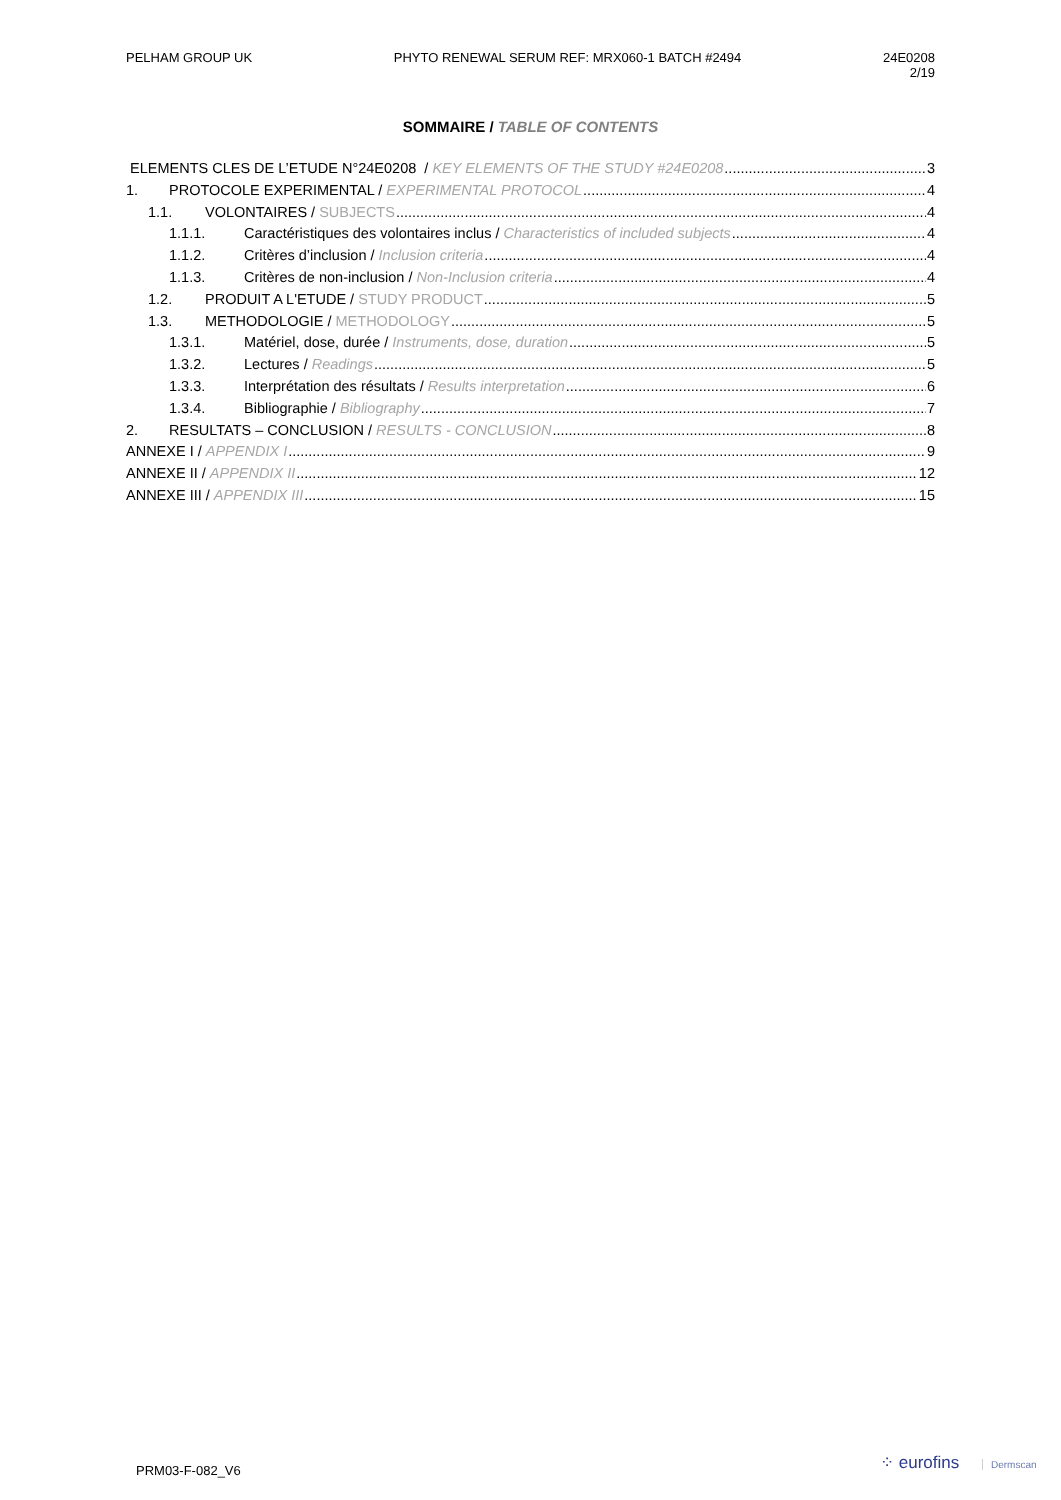PELHAM GROUP UK PHYTO RENEWAL SERUM REF: MRX060-1 BATCH #2494
24E0208
2/19
SOMMAIRE / TABLE OF CONTENTS
ELEMENTS CLES DE L’ETUDE N°24E0208 / KEY ELEMENTS OF THE STUDY #24E0208 3
1. PROTOCOLE EXPERIMENTAL / EXPERIMENTAL PROTOCOL 4
1.1. VOLONTAIRES / SUBJECTS 4
1.1.1. Caractéristiques des volontaires inclus / Characteristics of included subjects 4
1.1.2. Critères d’inclusion / Inclusion criteria 4
1.1.3. Critères de non-inclusion / Non-Inclusion criteria 4
1.2. PRODUIT A L'ETUDE / STUDY PRODUCT 5
1.3. METHODOLOGIE / METHODOLOGY 5
1.3.1. Matériel, dose, durée / Instruments, dose, duration 5
1.3.2. Lectures / Readings 5
1.3.3. Interprétation des résultats / Results interpretation 6
1.3.4. Bibliographie / Bibliography 7
2. RESULTATS – CONCLUSION / RESULTS - CONCLUSION 8
ANNEXE I / APPENDIX I 9
ANNEXE II / APPENDIX II 12
ANNEXE III / APPENDIX III 15
PRM03-F-082_V6 ⁘ eurofins Dermscan